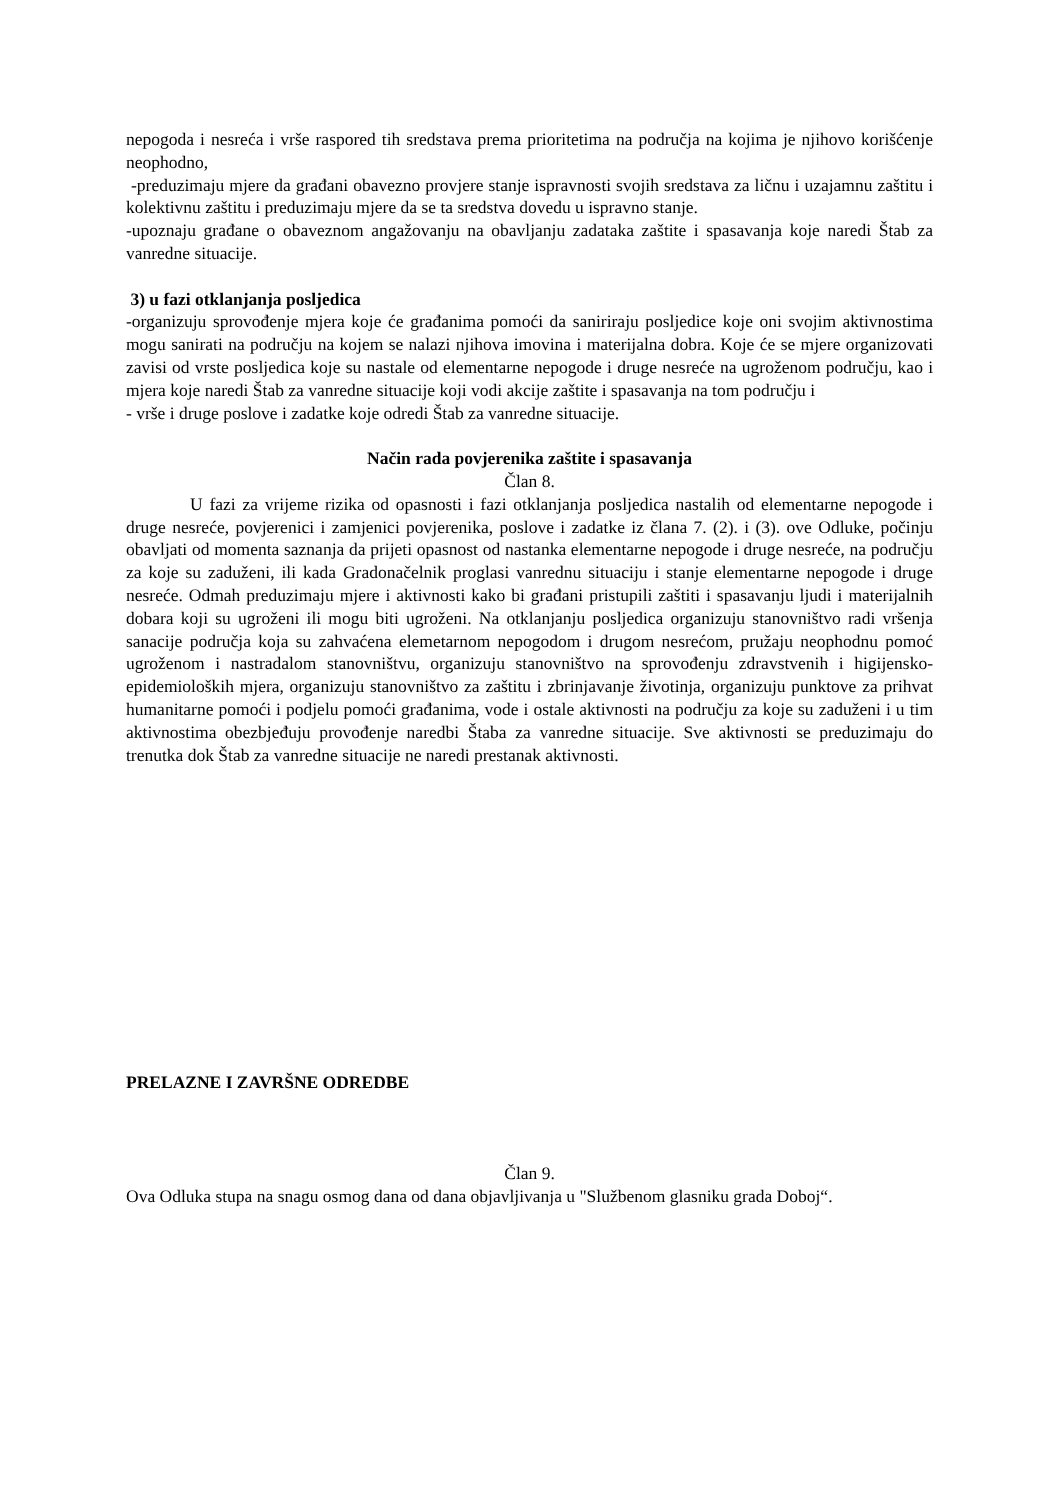nepogoda i nesreća i vrše raspored tih sredstava prema prioritetima na područja na kojima je njihovo korišćenje neophodno,
-preduzimaju mjere da građani obavezno provjere stanje ispravnosti svojih sredstava za ličnu i uzajamnu zaštitu i kolektivnu zaštitu i preduzimaju mjere da se ta sredstva dovedu u ispravno stanje.
-upoznaju građane o obaveznom angažovanju na obavljanju zadataka zaštite i spasavanja koje naredi Štab za vanredne situacije.
3) u fazi otklanjanja posljedica
-organizuju sprovođenje mjera koje će građanima pomoći da saniriraju posljedice koje oni svojim aktivnostima mogu sanirati na području na kojem se nalazi njihova imovina i materijalna dobra. Koje će se mjere organizovati zavisi od vrste posljedica koje su nastale od elementarne nepogode i druge nesreće na ugroženom području, kao i mjera koje naredi Štab za vanredne situacije koji vodi akcije zaštite i spasavanja na tom području i
- vrše i druge poslove i zadatke koje odredi Štab za vanredne situacije.
Način rada povjerenika zaštite i spasavanja
Član 8.
U fazi za vrijeme rizika od opasnosti i fazi otklanjanja posljedica nastalih od elementarne nepogode i druge nesreće, povjerenici i zamjenici povjerenika, poslove i zadatke iz člana 7. (2). i (3). ove Odluke, počinju obavljati od momenta saznanja da prijeti opasnost od nastanka elementarne nepogode i druge nesreće, na području za koje su zaduženi, ili kada Gradonačelnik proglasi vanrednu situaciju i stanje elementarne nepogode i druge nesreće. Odmah preduzimaju mjere i aktivnosti kako bi građani pristupili zaštiti i spasavanju ljudi i materijalnih dobara koji su ugroženi ili mogu biti ugroženi. Na otklanjanju posljedica organizuju stanovništvo radi vršenja sanacije područja koja su zahvaćena elemetarnom nepogodom i drugom nesrećom, pružaju neophodnu pomoć ugroženom i nastradalom stanovništvu, organizuju stanovništvo na sprovođenju zdravstvenih i higijensko-epidemioloških mjera, organizuju stanovništvo za zaštitu i zbrinjavanje životinja, organizuju punktove za prihvat humanitarne pomoći i podjelu pomoći građanima, vode i ostale aktivnosti na području za koje su zaduženi i u tim aktivnostima obezbjeđuju provođenje naredbi Štaba za vanredne situacije. Sve aktivnosti se preduzimaju do trenutka dok Štab za vanredne situacije ne naredi prestanak aktivnosti.
PRELAZNE I ZAVRŠNE ODREDBE
Član 9.
Ova Odluka stupa na snagu osmog dana od dana objavljivanja u "Službenom glasniku grada Doboj“.